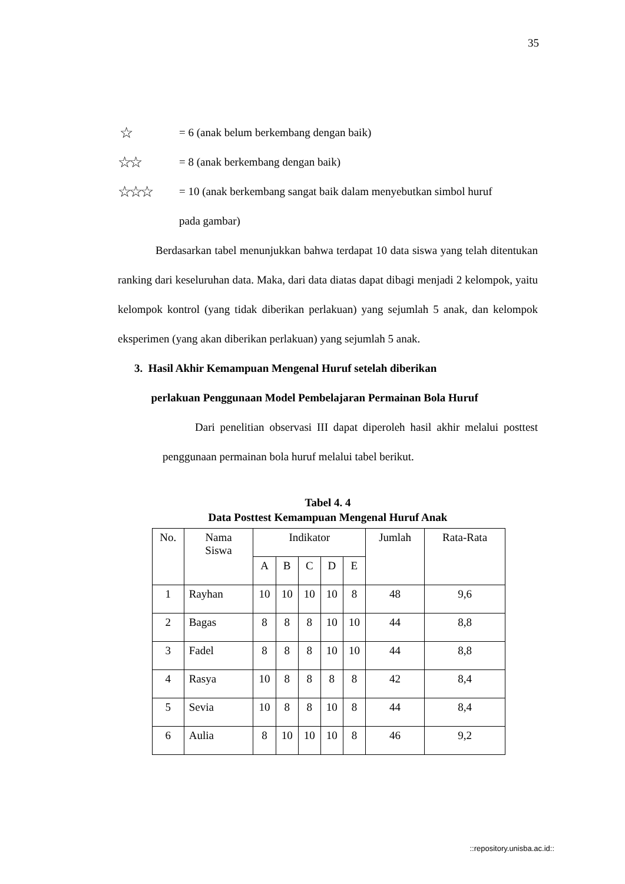35
☆ = 6 (anak belum berkembang dengan baik)
☆☆ = 8 (anak berkembang dengan baik)
☆☆☆ = 10 (anak berkembang sangat baik dalam menyebutkan simbol huruf
pada gambar)
Berdasarkan tabel menunjukkan bahwa terdapat 10 data siswa yang telah ditentukan ranking dari keseluruhan data. Maka, dari data diatas dapat dibagi menjadi 2 kelompok, yaitu kelompok kontrol (yang tidak diberikan perlakuan) yang sejumlah 5 anak, dan kelompok eksperimen (yang akan diberikan perlakuan) yang sejumlah 5 anak.
3. Hasil Akhir Kemampuan Mengenal Huruf setelah diberikan
perlakuan Penggunaan Model Pembelajaran Permainan Bola Huruf
Dari penelitian observasi III dapat diperoleh hasil akhir melalui posttest penggunaan permainan bola huruf melalui tabel berikut.
Tabel 4. 4
Data Posttest Kemampuan Mengenal Huruf Anak
| No. | Nama Siswa | Indikator | | | | | Jumlah | Rata-Rata |
| --- | --- | --- | --- | --- | --- | --- | --- | --- |
| | | A | B | C | D | E | | |
| 1 | Rayhan | 10 | 10 | 10 | 10 | 8 | 48 | 9,6 |
| 2 | Bagas | 8 | 8 | 8 | 10 | 10 | 44 | 8,8 |
| 3 | Fadel | 8 | 8 | 8 | 10 | 10 | 44 | 8,8 |
| 4 | Rasya | 10 | 8 | 8 | 8 | 8 | 42 | 8,4 |
| 5 | Sevia | 10 | 8 | 8 | 10 | 8 | 44 | 8,4 |
| 6 | Aulia | 8 | 10 | 10 | 10 | 8 | 46 | 9,2 |
::repository.unisba.ac.id::